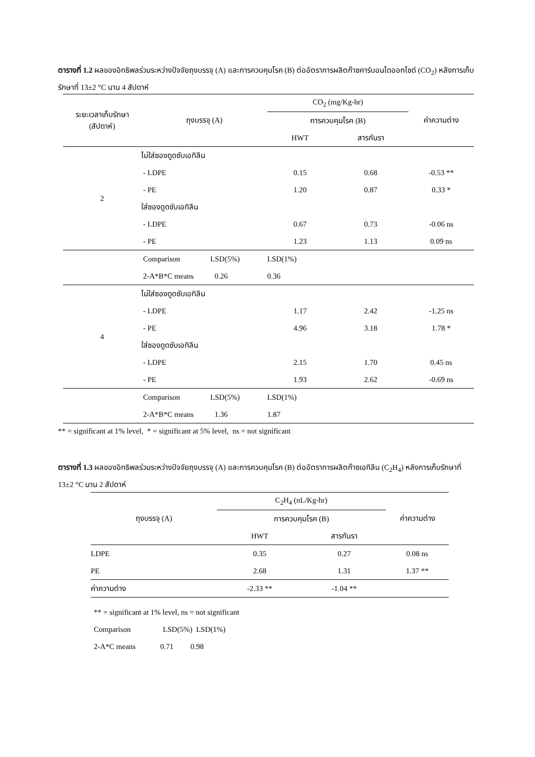ตารางที่ 1.2 ผลของอิทธิพลร่วมระหว่างปัจจัยถุงบรรจุ (A) และการควบคุมโรค (B) ต่ออัตราการผลิตก๊าซคาร์บอนไดออกไซด์ (CO<sub>2</sub>) หลังการเก็บรักษาที่ 13±2 °C นาน 4 สัปดาห์
| ระยะเวลาเก็บรักษา (สัปดาห์) | ถุงบรรจุ (A) | CO<sub>2</sub> (mg/Kg-hr) | | ค่าความต่าง |
| --- | --- | --- | --- | --- |
| | | การควบคุมโรค (B) | | |
| | | HWT | สารกันรา | |
| 2 | ไม่ใส่ซองดูดซับเอทิลีน | | | |
| | - LDPE | 0.15 | 0.68 | -0.53 ** |
| | - PE | 1.20 | 0.87 | 0.33 * |
| | ใส่ซองดูดซับเอทิลีน | | | |
| | - LDPE | 0.67 | 0.73 | -0.06 ns |
| | - PE | 1.23 | 1.13 | 0.09 ns |
| | Comparison LSD(5%) | LSD(1%) | | |
| | 2-A*B*C means 0.26 | 0.36 | | |
| 4 | ไม่ใส่ซองดูดซับเอทิลีน | | | |
| | - LDPE | 1.17 | 2.42 | -1.25 ns |
| | - PE | 4.96 | 3.18 | 1.78 * |
| | ใส่ซองดูดซับเอทิลีน | | | |
| | - LDPE | 2.15 | 1.70 | 0.45 ns |
| | - PE | 1.93 | 2.62 | -0.69 ns |
| | Comparison LSD(5%) | LSD(1%) | | |
| | 2-A*B*C means 1.36 | 1.87 | | |
** = significant at 1% level, * = significant at 5% level, ns = not significant
ตารางที่ 1.3 ผลของอิทธิพลร่วมระหว่างปัจจัยถุงบรรจุ (A) และการควบคุมโรค (B) ต่ออัตราการผลิตก๊าซเอทิลีน (C<sub>2</sub>H<sub>4</sub>) หลังการเก็บรักษาที่ 13±2 °C นาน 2 สัปดาห์
| ถุงบรรจุ (A) | C<sub>2</sub>H<sub>4</sub> (nL/Kg-hr) | | ค่าความต่าง |
| --- | --- | --- | --- |
| | การควบคุมโรค (B) | | |
| | HWT | สารกันรา | |
| LDPE | 0.35 | 0.27 | 0.08 ns |
| PE | 2.68 | 1.31 | 1.37 ** |
| ค่าความต่าง | -2.33 ** | -1.04 ** | |
** = significant at 1% level, ns = not significant
Comparison LSD(5%) LSD(1%)
2-A*C means 0.71 0.98